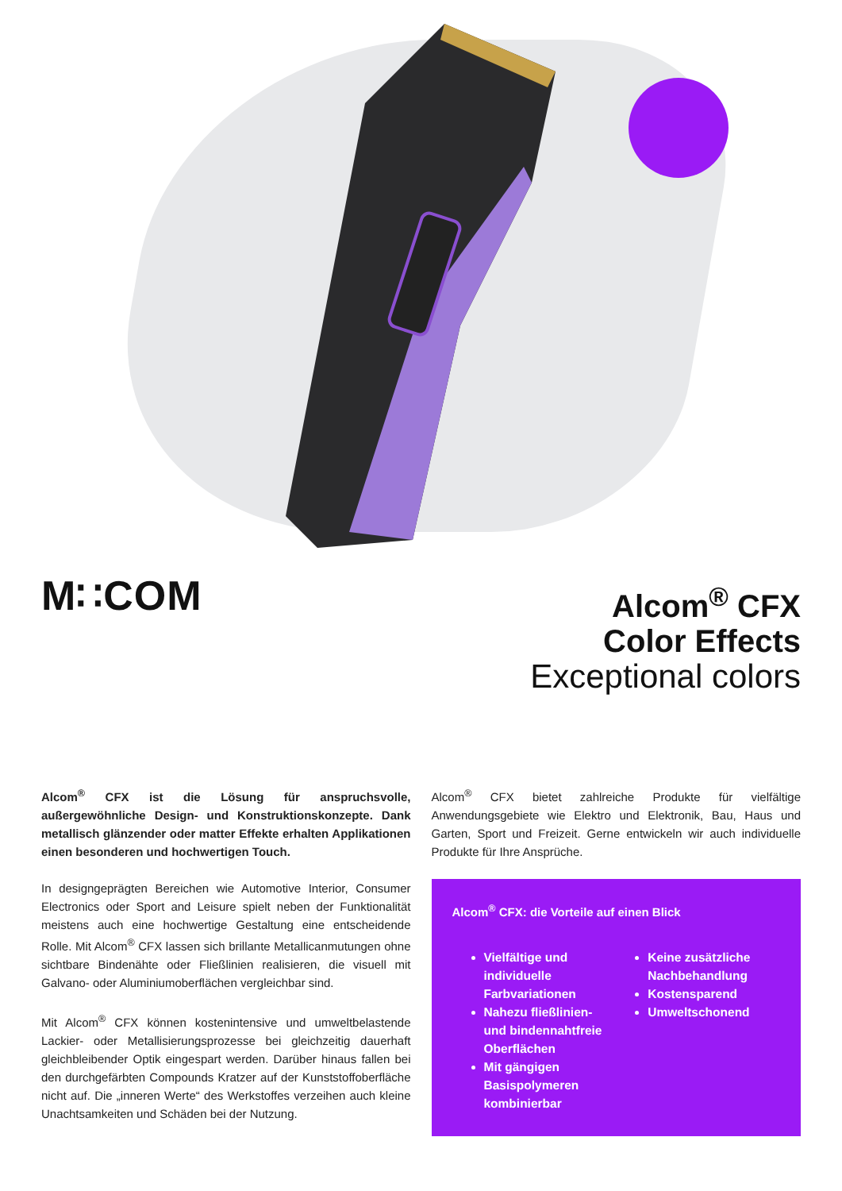M∷COM
Alcom<sup>®</sup> CFX
Color Effects
Exceptional colors
Alcom<sup>®</sup> CFX ist die Lösung für anspruchsvolle, außergewöhnliche Design- und Konstruktionskonzepte. Dank metallisch glänzender oder matter Effekte erhalten Applikationen einen besonderen und hochwertigen Touch.
In designgeprägten Bereichen wie Automotive Interior, Consumer Electronics oder Sport and Leisure spielt neben der Funktionalität meistens auch eine hochwertige Gestaltung eine entscheidende Rolle. Mit Alcom<sup>®</sup> CFX lassen sich brillante Metallicanmutungen ohne sichtbare Bindenähte oder Fließlinien realisieren, die visuell mit Galvano- oder Aluminiumoberflächen vergleichbar sind.
Mit Alcom<sup>®</sup> CFX können kostenintensive und umweltbelastende Lackier- oder Metallisierungsprozesse bei gleichzeitig dauerhaft gleichbleibender Optik eingespart werden. Darüber hinaus fallen bei den durchgefärbten Compounds Kratzer auf der Kunststoffoberfläche nicht auf. Die „inneren Werte“ des Werkstoffes verzeihen auch kleine Unachtsamkeiten und Schäden bei der Nutzung.
Alcom<sup>®</sup> CFX bietet zahlreiche Produkte für vielfältige Anwendungsgebiete wie Elektro und Elektronik, Bau, Haus und Garten, Sport und Freizeit. Gerne entwickeln wir auch individuelle Produkte für Ihre Ansprüche.
Alcom<sup>®</sup> CFX: die Vorteile auf einen Blick
Vielfältige und individuelle Farbvariationen
Nahezu fließlinien- und bindennahtfreie Oberflächen
Mit gängigen Basispolymeren kombinierbar
Keine zusätzliche Nachbehandlung
Kostensparend
Umweltschonend